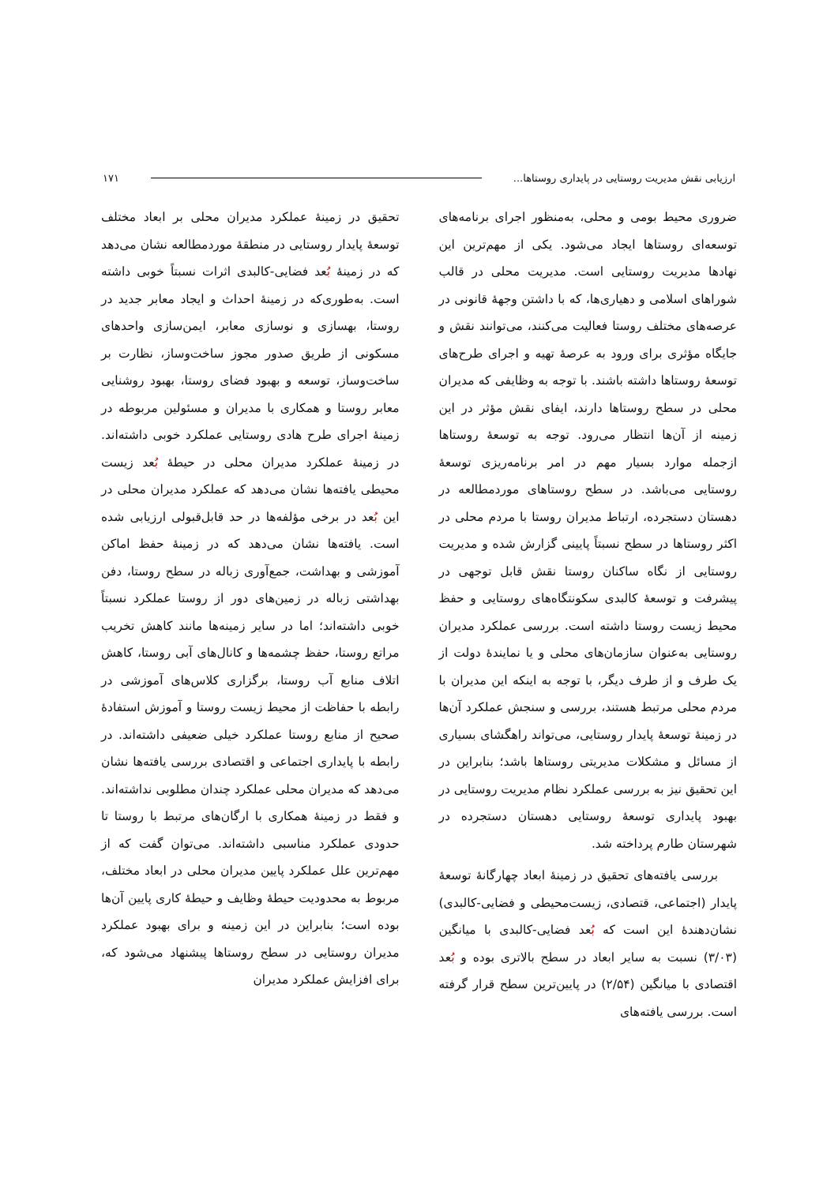ارزیابی نقش مدیریت روستایی در پایداری روستاها... ۱۷۱
ضروری محیط بومی و محلی، به‌منظور اجرای برنامه‌های توسعه‌ای روستاها ایجاد می‌شود. یکی از مهم‌ترین این نهادها مدیریت روستایی است. مدیریت محلی در قالب شوراهای اسلامی و دهیاری‌ها، که با داشتن وجهۀ قانونی در عرصه‌های مختلف روستا فعالیت می‌کنند، می‌توانند نقش و جایگاه مؤثری برای ورود به عرصۀ تهیه و اجرای طرح‌های توسعۀ روستاها داشته باشند. با توجه به وظایفی که مدیران محلی در سطح روستاها دارند، ایفای نقش مؤثر در این زمینه از آن‌ها انتظار می‌رود. توجه به توسعۀ روستاها ازجمله موارد بسیار مهم در امر برنامه‌ریزی توسعۀ روستایی می‌باشد. در سطح روستاهای موردمطالعه در دهستان دستجرده، ارتباط مدیران روستا با مردم محلی در اکثر روستاها در سطح نسبتاً پایینی گزارش شده و مدیریت روستایی از نگاه ساکنان روستا نقش قابل توجهی در پیشرفت و توسعۀ کالبدی سکونتگاه‌های روستایی و حفظ محیط زیست روستا داشته است. بررسی عملکرد مدیران روستایی به‌عنوان سازمان‌های محلی و یا نمایندۀ دولت از یک طرف و از طرف دیگر، با توجه به اینکه این مدیران با مردم محلی مرتبط هستند، بررسی و سنجش عملکرد آن‌ها در زمینۀ توسعۀ پایدار روستایی، می‌تواند راهگشای بسیاری از مسائل و مشکلات مدیریتی روستاها باشد؛ بنابراین در این تحقیق نیز به بررسی عملکرد نظام مدیریت روستایی در بهبود پایداری توسعۀ روستایی دهستان دستجرده در شهرستان طارم پرداخته شد.
بررسی یافته‌های تحقیق در زمینۀ ابعاد چهارگانۀ توسعۀ پایدار (اجتماعی، قتصادی، زیست‌محیطی و فضایی-کالبدی) نشان‌دهندۀ این است که بُعد فضایی-کالبدی با میانگین (۳/۰۳) نسبت به سایر ابعاد در سطح بالاتری بوده و بُعد اقتصادی با میانگین (۲/۵۴) در پایین‌ترین سطح قرار گرفته است. بررسی یافته‌های
تحقیق در زمینۀ عملکرد مدیران محلی بر ابعاد مختلف توسعۀ پایدار روستایی در منطقۀ موردمطالعه نشان می‌دهد که در زمینۀ بُعد فضایی-کالبدی اثرات نسبتاً خوبی داشته است. به‌طوری‌که در زمینۀ احداث و ایجاد معابر جدید در روستا، بهسازی و نوسازی معابر، ایمن‌سازی واحدهای مسکونی از طریق صدور مجوز ساخت‌وساز، نظارت بر ساخت‌وساز، توسعه و بهبود فضای روستا، بهبود روشنایی معابر روستا و همکاری با مدیران و مسئولین مربوطه در زمینۀ اجرای طرح هادی روستایی عملکرد خوبی داشته‌اند. در زمینۀ عملکرد مدیران محلی در حیطۀ بُعد زیست محیطی یافته‌ها نشان می‌دهد که عملکرد مدیران محلی در این بُعد در برخی مؤلفه‌ها در حد قابل‌قبولی ارزیابی شده است. یافته‌ها نشان می‌دهد که در زمینۀ حفظ اماکن آموزشی و بهداشت، جمع‌آوری زباله در سطح روستا، دفن بهداشتی زباله در زمین‌های دور از روستا عملکرد نسبتاً خوبی داشته‌اند؛ اما در سایر زمینه‌ها مانند کاهش تخریب مراتع روستا، حفظ چشمه‌ها و کانال‌های آبی روستا، کاهش اتلاف منابع آب روستا، برگزاری کلاس‌های آموزشی در رابطه با حفاظت از محیط زیست روستا و آموزش استفادۀ صحیح از منابع روستا عملکرد خیلی ضعیفی داشته‌اند. در رابطه با پایداری اجتماعی و اقتصادی بررسی یافته‌ها نشان می‌دهد که مدیران محلی عملکرد چندان مطلوبی نداشته‌اند. و فقط در زمینۀ همکاری با ارگان‌های مرتبط با روستا تا حدودی عملکرد مناسبی داشته‌اند. می‌توان گفت که از مهم‌ترین علل عملکرد پایین مدیران محلی در ابعاد مختلف، مربوط به محدودیت حیطۀ وظایف و حیطۀ کاری پایین آن‌ها بوده است؛ بنابراین در این زمینه و برای بهبود عملکرد مدیران روستایی در سطح روستاها پیشنهاد می‌شود که، برای افزایش عملکرد مدیران